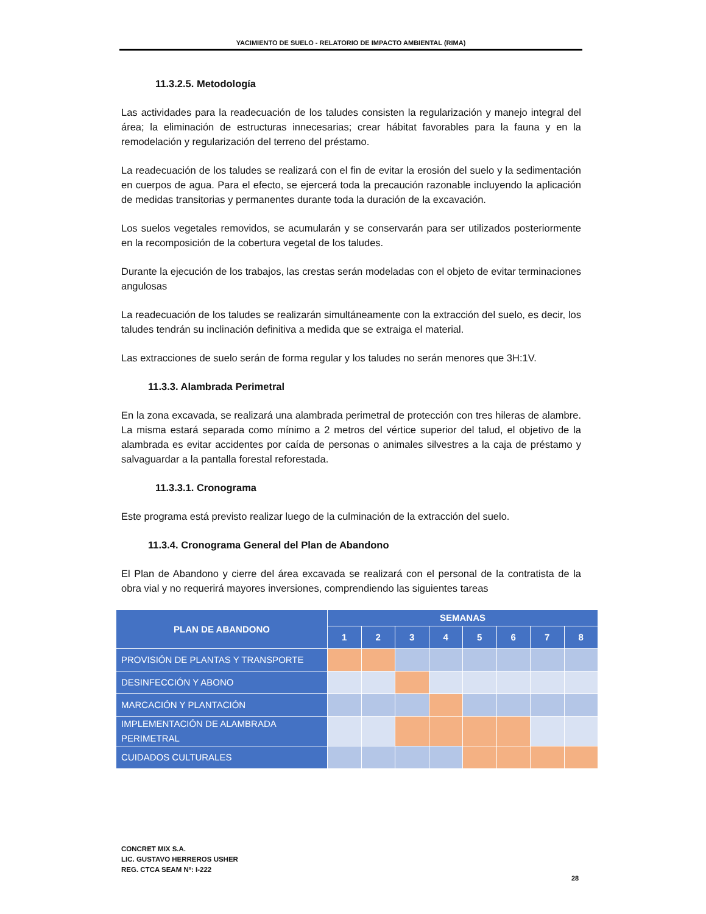YACIMIENTO DE SUELO - RELATORIO DE IMPACTO AMBIENTAL (RIMA)
11.3.2.5. Metodología
Las actividades para la readecuación de los taludes consisten la regularización y manejo integral del área; la eliminación de estructuras innecesarias; crear hábitat favorables para la fauna y en la remodelación y regularización del terreno del préstamo.
La readecuación de los taludes se realizará con el fin de evitar la erosión del suelo y la sedimentación en cuerpos de agua. Para el efecto, se ejercerá toda la precaución razonable incluyendo la aplicación de medidas transitorias y permanentes durante toda la duración de la excavación.
Los suelos vegetales removidos, se acumularán y se conservarán para ser utilizados posteriormente en la recomposición de la cobertura vegetal de los taludes.
Durante la ejecución de los trabajos, las crestas serán modeladas con el objeto de evitar terminaciones angulosas
La readecuación de los taludes se realizarán simultáneamente con la extracción del suelo, es decir, los taludes tendrán su inclinación definitiva a medida que se extraiga el material.
Las extracciones de suelo serán de forma regular y los taludes no serán menores que 3H:1V.
11.3.3. Alambrada Perimetral
En la zona excavada, se realizará una alambrada perimetral de protección con tres hileras de alambre. La misma estará separada como mínimo a 2 metros del vértice superior del talud, el objetivo de la alambrada es evitar accidentes por caída de personas o animales silvestres a la caja de préstamo y salvaguardar a la pantalla forestal reforestada.
11.3.3.1. Cronograma
Este programa está previsto realizar luego de la culminación de la extracción del suelo.
11.3.4. Cronograma General del Plan de Abandono
El Plan de Abandono y cierre del área excavada se realizará con el personal de la contratista de la obra vial y no requerirá mayores inversiones, comprendiendo las siguientes tareas
| PLAN DE ABANDONO | SEMANAS | | | | | | | |
| --- | --- | --- | --- | --- | --- | --- | --- | --- |
| | 1 | 2 | 3 | 4 | 5 | 6 | 7 | 8 |
| PROVISIÓN DE PLANTAS Y TRANSPORTE | | | | | | | | |
| DESINFECCIÓN Y ABONO | | | | | | | | |
| MARCACIÓN Y PLANTACIÓN | | | | | | | | |
| IMPLEMENTACIÓN DE ALAMBRADA PERIMETRAL | | | | | | | | |
| CUIDADOS CULTURALES | | | | | | | | |
CONCRET MIX S.A.
LIC. GUSTAVO HERREROS USHER
REG. CTCA SEAM Nº: I-222
28